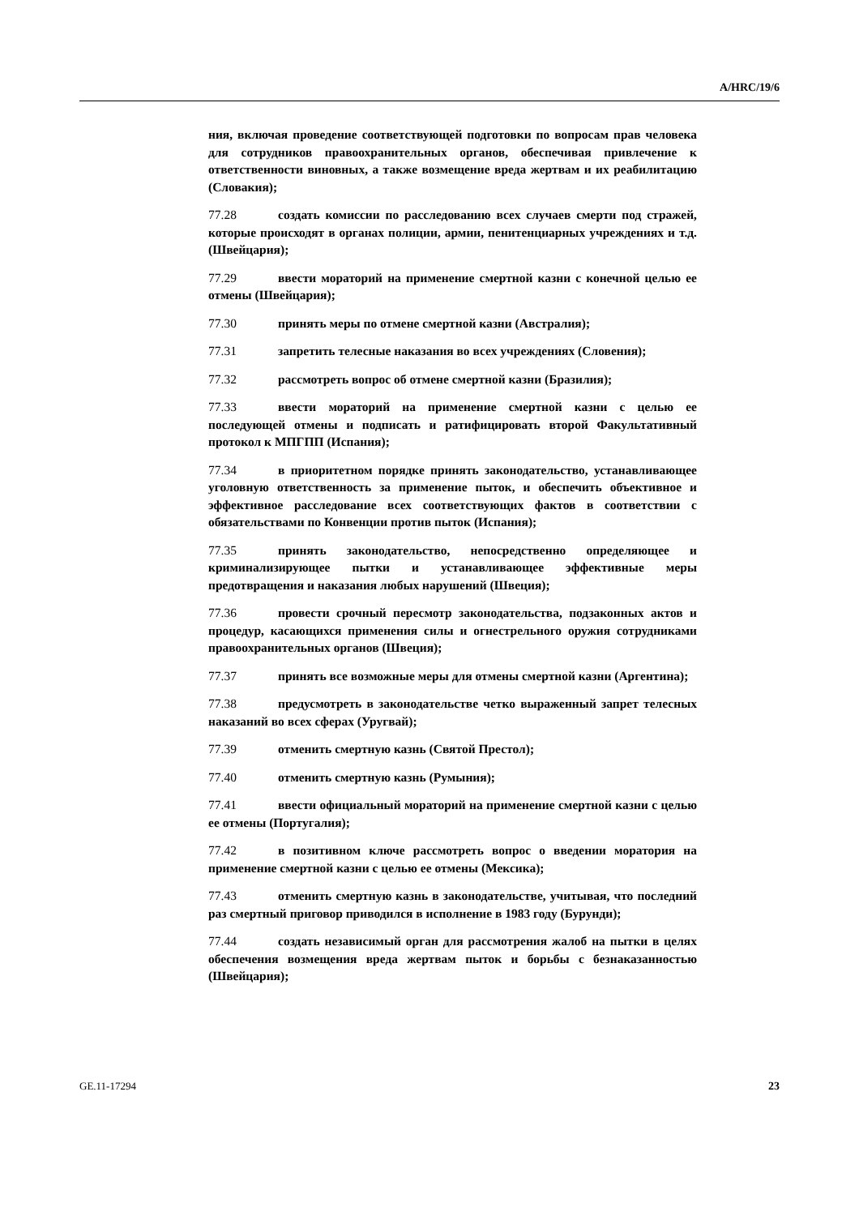A/HRC/19/6
ния, включая проведение соответствующей подготовки по вопросам прав человека для сотрудников правоохранительных органов, обеспечивая привлечение к ответственности виновных, а также возмещение вреда жертвам и их реабилитацию (Словакия);
77.28 создать комиссии по расследованию всех случаев смерти под стражей, которые происходят в органах полиции, армии, пенитенциарных учреждениях и т.д. (Швейцария);
77.29 ввести мораторий на применение смертной казни с конечной целью ее отмены (Швейцария);
77.30 принять меры по отмене смертной казни (Австралия);
77.31 запретить телесные наказания во всех учреждениях (Словения);
77.32 рассмотреть вопрос об отмене смертной казни (Бразилия);
77.33 ввести мораторий на применение смертной казни с целью ее последующей отмены и подписать и ратифицировать второй Факультативный протокол к МПГПП (Испания);
77.34 в приоритетном порядке принять законодательство, устанавливающее уголовную ответственность за применение пыток, и обеспечить объективное и эффективное расследование всех соответствующих фактов в соответствии с обязательствами по Конвенции против пыток (Испания);
77.35 принять законодательство, непосредственно определяющее и криминализирующее пытки и устанавливающее эффективные меры предотвращения и наказания любых нарушений (Швеция);
77.36 провести срочный пересмотр законодательства, подзаконных актов и процедур, касающихся применения силы и огнестрельного оружия сотрудниками правоохранительных органов (Швеция);
77.37 принять все возможные меры для отмены смертной казни (Аргентина);
77.38 предусмотреть в законодательстве четко выраженный запрет телесных наказаний во всех сферах (Уругвай);
77.39 отменить смертную казнь (Святой Престол);
77.40 отменить смертную казнь (Румыния);
77.41 ввести официальный мораторий на применение смертной казни с целью ее отмены (Португалия);
77.42 в позитивном ключе рассмотреть вопрос о введении моратория на применение смертной казни с целью ее отмены (Мексика);
77.43 отменить смертную казнь в законодательстве, учитывая, что последний раз смертный приговор приводился в исполнение в 1983 году (Бурунди);
77.44 создать независимый орган для рассмотрения жалоб на пытки в целях обеспечения возмещения вреда жертвам пыток и борьбы с безнаказанностью (Швейцария);
GE.11-17294 23